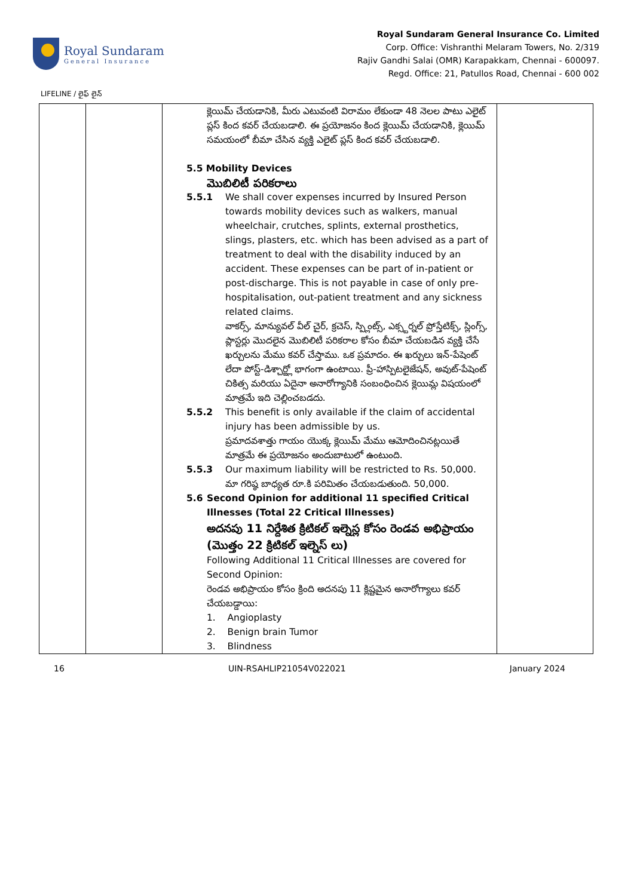Royal Sundaram
General Insurance
Royal Sundaram General Insurance Co. Limited
Corp. Office: Vishranthi Melaram Towers, No. 2/319
Rajiv Gandhi Salai (OMR) Karapakkam, Chennai - 600097.
Regd. Office: 21, Patullos Road, Chennai - 600 002
LIFELINE / లైఫ్ లైన్
| | | క్లెయిమ్ చేయడానికి, మీరు ఎటువంటి విరామం లేకుండా 48 నెలల పాటు ఎలైట్ ప్లస్ కింద కవర్ చేయబడాలి. ఈ ప్రయోజనం కింద క్లెయిమ్ చేయడానికి, క్లెయిమ్ సమయంలో బీమా చేసిన వ్యక్తి ఎలైట్ ప్లస్ కింద కవర్ చేయబడాలి. 5.5 Mobility Devices మొబిలిటీ పరికరాలు 5.5.1 We shall cover expenses incurred by Insured Person towards mobility devices such as walkers, manual wheelchair, crutches, splints, external prosthetics, slings, plasters, etc. which has been advised as a part of treatment to deal with the disability induced by an accident. These expenses can be part of in-patient or post-discharge. This is not payable in case of only pre-hospitalisation, out-patient treatment and any sickness related claims. వాకర్స్, మాన్యువల్ వీల్ చైర్, క్రచెస్, స్ప్లింట్స్, ఎక్స్టర్నల్ ప్రోస్తేటిక్స్, స్లింగ్స్, ప్లాస్టర్లు మొదలైన మొబిలిటీ పరికరాల కోసం బీమా చేయబడిన వ్యక్తి చేసే ఖర్చులను మేము కవర్ చేస్తాము. ఒక ప్రమాదం. ఈ ఖర్చులు ఇన్-పేషెంట్ లేదా పోస్ట్-డిశ్చార్జ్లో భాగంగా ఉంటాయి. ప్రీ-హాస్పిటలైజేషన్, అవుట్-పేషెంట్ చికిత్స మరియు ఏదైనా అనారోగ్యానికి సంబంధించిన క్లెయిమ్ల విషయంలో మాత్రమే ఇది చెల్లించబడదు. 5.5.2 This benefit is only available if the claim of accidental injury has been admissible by us. ప్రమాదవశాత్తు గాయం యొక్క క్లెయిమ్ మేము ఆమోదించినట్లయితే మాత్రమే ఈ ప్రయోజనం అందుబాటులో ఉంటుంది. 5.5.3 Our maximum liability will be restricted to Rs. 50,000. మా గరిష్ఠ బాధ్యత రూ.కి పరిమితం చేయబడుతుంది. 50,000. 5.6 Second Opinion for additional 11 specified Critical Illnesses (Total 22 Critical Illnesses) అదనపు 11 నిర్దేశిత క్రిటికల్ ఇల్నెస్ల కోసం రెండవ అభిప్రాయం (మొత్తం 22 క్రిటికల్ ఇల్నెస్ లు) Following Additional 11 Critical Illnesses are covered for Second Opinion: రెండవ అభిప్రాయం కోసం క్రింది అదనపు 11 క్లిష్టమైన అనారోగ్యాలు కవర్ చేయబడ్డాయి: 1. Angioplasty 2. Benign brain Tumor 3. Blindness | |
16 UIN-RSAHLIP21054V022021 January 2024